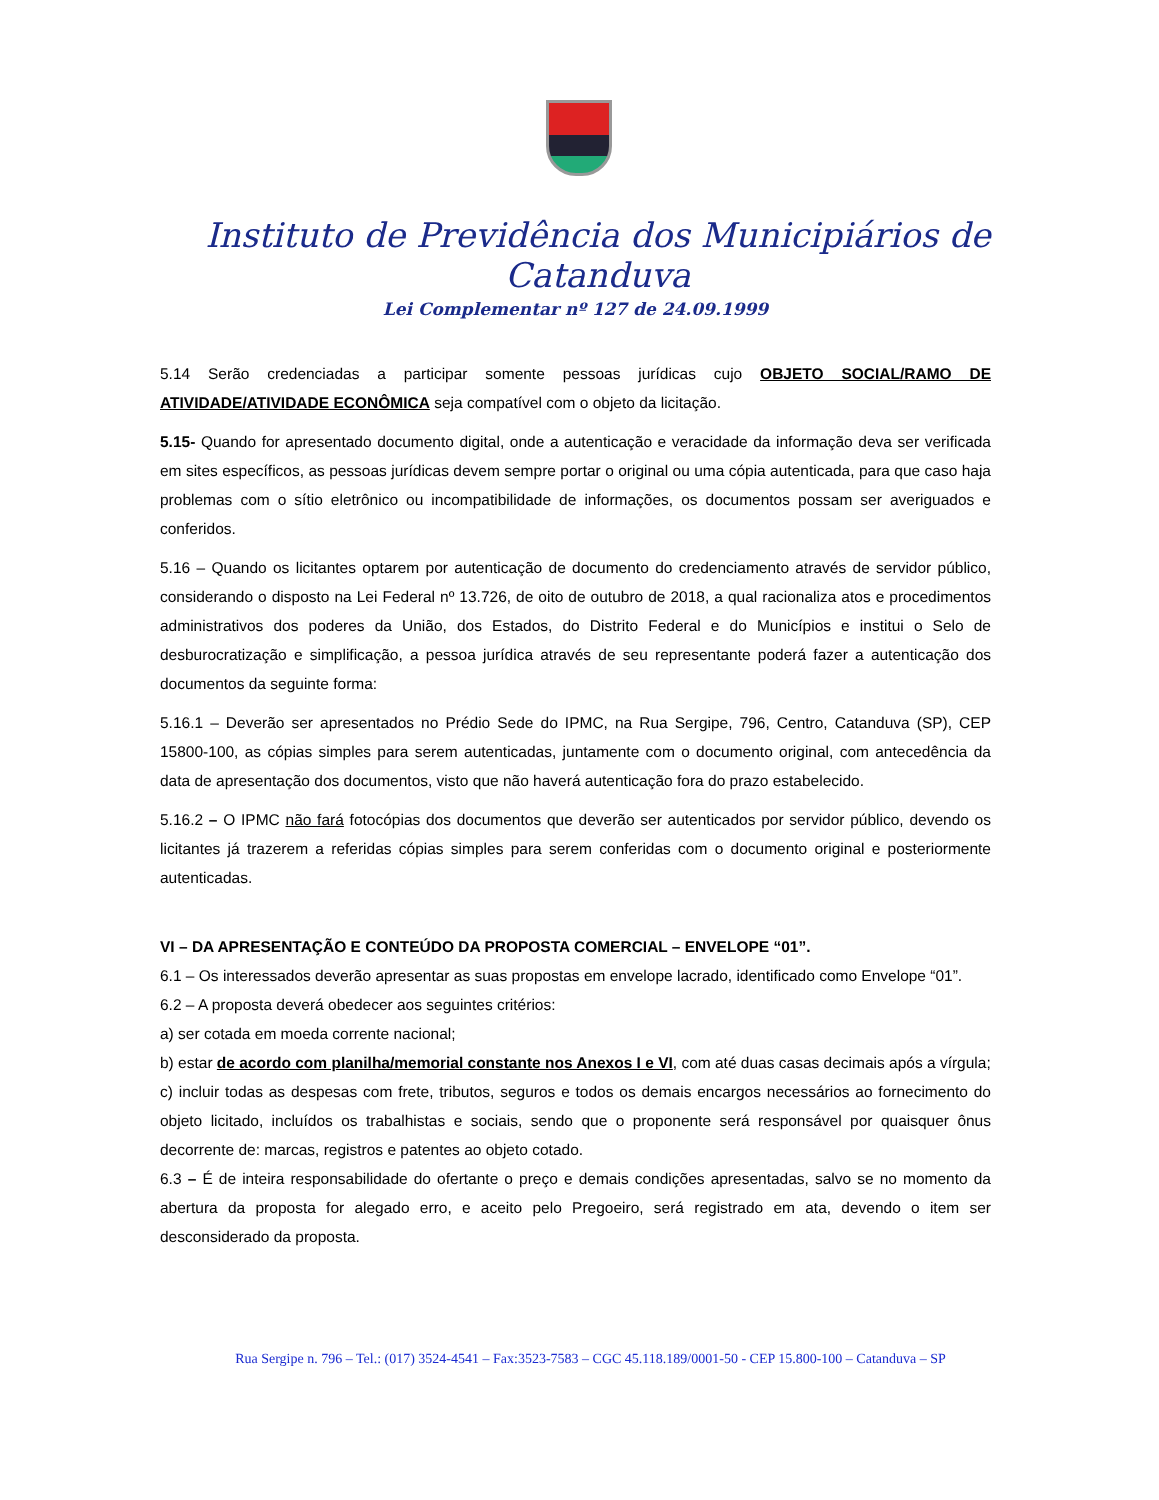Instituto de Previdência dos Municipiários de Catanduva
Lei Complementar nº 127 de 24.09.1999
5.14 Serão credenciadas a participar somente pessoas jurídicas cujo OBJETO SOCIAL/RAMO DE ATIVIDADE/ATIVIDADE ECONÔMICA seja compatível com o objeto da licitação.
5.15- Quando for apresentado documento digital, onde a autenticação e veracidade da informação deva ser verificada em sites específicos, as pessoas jurídicas devem sempre portar o original ou uma cópia autenticada, para que caso haja problemas com o sítio eletrônico ou incompatibilidade de informações, os documentos possam ser averiguados e conferidos.
5.16 – Quando os licitantes optarem por autenticação de documento do credenciamento através de servidor público, considerando o disposto na Lei Federal nº 13.726, de oito de outubro de 2018, a qual racionaliza atos e procedimentos administrativos dos poderes da União, dos Estados, do Distrito Federal e do Municípios e institui o Selo de desburocratização e simplificação, a pessoa jurídica através de seu representante poderá fazer a autenticação dos documentos da seguinte forma:
5.16.1 – Deverão ser apresentados no Prédio Sede do IPMC, na Rua Sergipe, 796, Centro, Catanduva (SP), CEP 15800-100, as cópias simples para serem autenticadas, juntamente com o documento original, com antecedência da data de apresentação dos documentos, visto que não haverá autenticação fora do prazo estabelecido.
5.16.2 – O IPMC não fará fotocópias dos documentos que deverão ser autenticados por servidor público, devendo os licitantes já trazerem a referidas cópias simples para serem conferidas com o documento original e posteriormente autenticadas.
VI – DA APRESENTAÇÃO E CONTEÚDO DA PROPOSTA COMERCIAL – ENVELOPE “01”.
6.1 – Os interessados deverão apresentar as suas propostas em envelope lacrado, identificado como Envelope “01”.
6.2 – A proposta deverá obedecer aos seguintes critérios:
a) ser cotada em moeda corrente nacional;
b) estar de acordo com planilha/memorial constante nos Anexos I e VI, com até duas casas decimais após a vírgula;
c) incluir todas as despesas com frete, tributos, seguros e todos os demais encargos necessários ao fornecimento do objeto licitado, incluídos os trabalhistas e sociais, sendo que o proponente será responsável por quaisquer ônus decorrente de: marcas, registros e patentes ao objeto cotado.
6.3 – É de inteira responsabilidade do ofertante o preço e demais condições apresentadas, salvo se no momento da abertura da proposta for alegado erro, e aceito pelo Pregoeiro, será registrado em ata, devendo o item ser desconsiderado da proposta.
Rua Sergipe n. 796 – Tel.: (017) 3524-4541 – Fax:3523-7583 – CGC 45.118.189/0001-50 - CEP 15.800-100 – Catanduva – SP